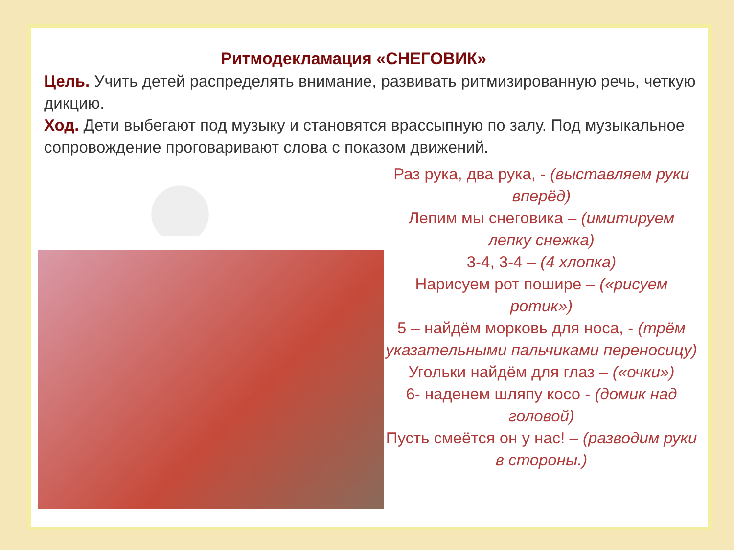Ритмодекламация «СНЕГОВИК»
Цель. Учить детей распределять внимание, развивать ритмизированную речь, четкую дикцию.
Ход. Дети выбегают под музыку и становятся врассыпную по залу. Под музыкальное сопровождение проговаривают слова с показом движений.
Раз рука, два рука, - (выставляем руки вперёд)
Лепим мы снеговика – (имитируем лепку снежка)
3-4, 3-4 – (4 хлопка)
Нарисуем рот пошире – («рисуем ротик»)
5 – найдём морковь для носа, - (трём указательными пальчиками переносицу)
Угольки найдём для глаз – («очки»)
6- наденем шляпу косо - (домик над головой)
Пусть смеётся он у нас! – (разводим руки в стороны.)